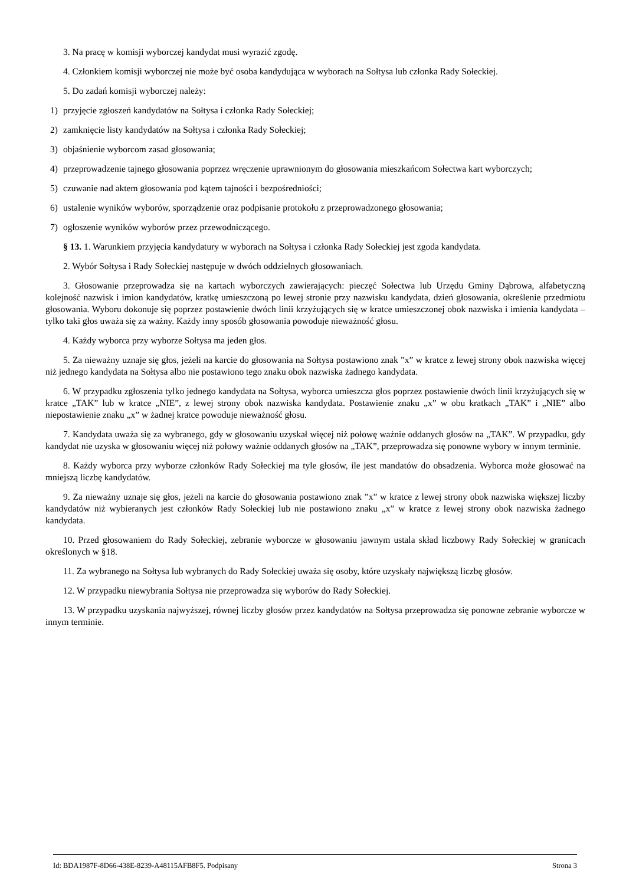3. Na pracę w komisji wyborczej kandydat musi wyrazić zgodę.
4. Członkiem komisji wyborczej nie może być osoba kandydująca w wyborach na Sołtysa lub członka Rady Sołeckiej.
5. Do zadań komisji wyborczej należy:
1) przyjęcie zgłoszeń kandydatów na Sołtysa i członka Rady Sołeckiej;
2) zamknięcie listy kandydatów na Sołtysa i członka Rady Sołeckiej;
3) objaśnienie wyborcom zasad głosowania;
4) przeprowadzenie tajnego głosowania poprzez wręczenie uprawnionym do głosowania mieszkańcom Sołectwa kart wyborczych;
5) czuwanie nad aktem głosowania pod kątem tajności i bezpośredniości;
6) ustalenie wyników wyborów, sporządzenie oraz podpisanie protokołu z przeprowadzonego głosowania;
7) ogłoszenie wyników wyborów przez przewodniczącego.
§ 13. 1. Warunkiem przyjęcia kandydatury w wyborach na Sołtysa i członka Rady Sołeckiej jest zgoda kandydata.
2. Wybór Sołtysa i Rady Sołeckiej następuje w dwóch oddzielnych głosowaniach.
3. Głosowanie przeprowadza się na kartach wyborczych zawierających: pieczęć Sołectwa lub Urzędu Gminy Dąbrowa, alfabetyczną kolejność nazwisk i imion kandydatów, kratkę umieszczoną po lewej stronie przy nazwisku kandydata, dzień głosowania, określenie przedmiotu głosowania. Wyboru dokonuje się poprzez postawienie dwóch linii krzyżujących się w kratce umieszczonej obok nazwiska i imienia kandydata – tylko taki głos uważa się za ważny. Każdy inny sposób głosowania powoduje nieważność głosu.
4. Każdy wyborca przy wyborze Sołtysa ma jeden głos.
5. Za nieważny uznaje się głos, jeżeli na karcie do głosowania na Sołtysa postawiono znak ”x” w kratce z lewej strony obok nazwiska więcej niż jednego kandydata na Sołtysa albo nie postawiono tego znaku obok nazwiska żadnego kandydata.
6. W przypadku zgłoszenia tylko jednego kandydata na Sołtysa, wyborca umieszcza głos poprzez postawienie dwóch linii krzyżujących się w kratce „TAK” lub w kratce „NIE”, z lewej strony obok nazwiska kandydata. Postawienie znaku „x” w obu kratkach „TAK” i „NIE” albo niepostawienie znaku „x” w żadnej kratce powoduje nieważność głosu.
7. Kandydata uważa się za wybranego, gdy w głosowaniu uzyskał więcej niż połowę ważnie oddanych głosów na „TAK”. W przypadku, gdy kandydat nie uzyska w głosowaniu więcej niż połowy ważnie oddanych głosów na „TAK”, przeprowadza się ponowne wybory w innym terminie.
8. Każdy wyborca przy wyborze członków Rady Sołeckiej ma tyle głosów, ile jest mandatów do obsadzenia. Wyborca może głosować na mniejszą liczbę kandydatów.
9. Za nieważny uznaje się głos, jeżeli na karcie do głosowania postawiono znak ”x” w kratce z lewej strony obok nazwiska większej liczby kandydatów niż wybieranych jest członków Rady Sołeckiej lub nie postawiono znaku „x” w kratce z lewej strony obok nazwiska żadnego kandydata.
10. Przed głosowaniem do Rady Sołeckiej, zebranie wyborcze w głosowaniu jawnym ustala skład liczbowy Rady Sołeckiej w granicach określonych w §18.
11. Za wybranego na Sołtysa lub wybranych do Rady Sołeckiej uważa się osoby, które uzyskały największą liczbę głosów.
12. W przypadku niewybrania Sołtysa nie przeprowadza się wyborów do Rady Sołeckiej.
13. W przypadku uzyskania najwyższej, równej liczby głosów przez kandydatów na Sołtysa przeprowadza się ponowne zebranie wyborcze w innym terminie.
Id: BDA1987F-8D66-438E-8239-A48115AFB8F5. Podpisany Strona 3